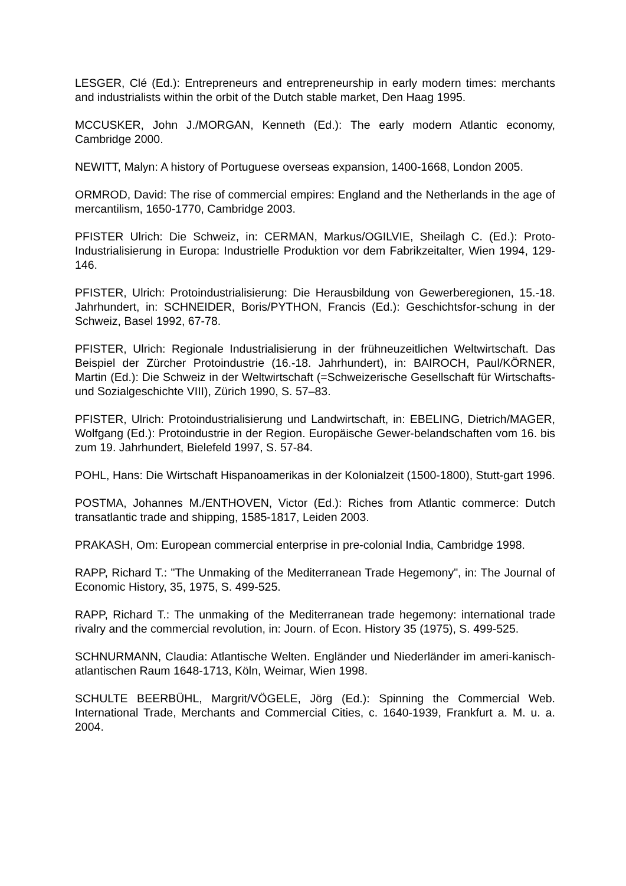LESGER, Clé (Ed.): Entrepreneurs and entrepreneurship in early modern times: merchants and industrialists within the orbit of the Dutch stable market, Den Haag 1995.
MCCUSKER, John J./MORGAN, Kenneth (Ed.): The early modern Atlantic economy, Cambridge 2000.
NEWITT, Malyn: A history of Portuguese overseas expansion, 1400-1668, London 2005.
ORMROD, David: The rise of commercial empires: England and the Netherlands in the age of mercantilism, 1650-1770, Cambridge 2003.
PFISTER Ulrich: Die Schweiz, in: CERMAN, Markus/OGILVIE, Sheilagh C. (Ed.): Proto-Industrialisierung in Europa: Industrielle Produktion vor dem Fabrikzeitalter, Wien 1994, 129-146.
PFISTER, Ulrich: Protoindustrialisierung: Die Herausbildung von Gewerberegionen, 15.-18. Jahrhundert, in: SCHNEIDER, Boris/PYTHON, Francis (Ed.): Geschichtsfor-schung in der Schweiz, Basel 1992, 67-78.
PFISTER, Ulrich: Regionale Industrialisierung in der frühneuzeitlichen Weltwirtschaft. Das Beispiel der Zürcher Protoindustrie (16.-18. Jahrhundert), in: BAIROCH, Paul/KÖRNER, Martin (Ed.): Die Schweiz in der Weltwirtschaft (=Schweizerische Gesellschaft für Wirtschafts- und Sozialgeschichte VIII), Zürich 1990, S. 57–83.
PFISTER, Ulrich: Protoindustrialisierung und Landwirtschaft, in: EBELING, Dietrich/MAGER, Wolfgang (Ed.): Protoindustrie in der Region. Europäische Gewer-belandschaften vom 16. bis zum 19. Jahrhundert, Bielefeld 1997, S. 57-84.
POHL, Hans: Die Wirtschaft Hispanoamerikas in der Kolonialzeit (1500-1800), Stutt-gart 1996.
POSTMA, Johannes M./ENTHOVEN, Victor (Ed.): Riches from Atlantic commerce: Dutch transatlantic trade and shipping, 1585-1817, Leiden 2003.
PRAKASH, Om: European commercial enterprise in pre-colonial India, Cambridge 1998.
RAPP, Richard T.: "The Unmaking of the Mediterranean Trade Hegemony", in: The Journal of Economic History, 35, 1975, S. 499-525.
RAPP, Richard T.: The unmaking of the Mediterranean trade hegemony: international trade rivalry and the commercial revolution, in: Journ. of Econ. History 35 (1975), S. 499-525.
SCHNURMANN, Claudia: Atlantische Welten. Engländer und Niederländer im ameri-kanisch-atlantischen Raum 1648-1713, Köln, Weimar, Wien 1998.
SCHULTE BEERBÜHL, Margrit/VÖGELE, Jörg (Ed.): Spinning the Commercial Web. International Trade, Merchants and Commercial Cities, c. 1640-1939, Frankfurt a. M. u. a. 2004.